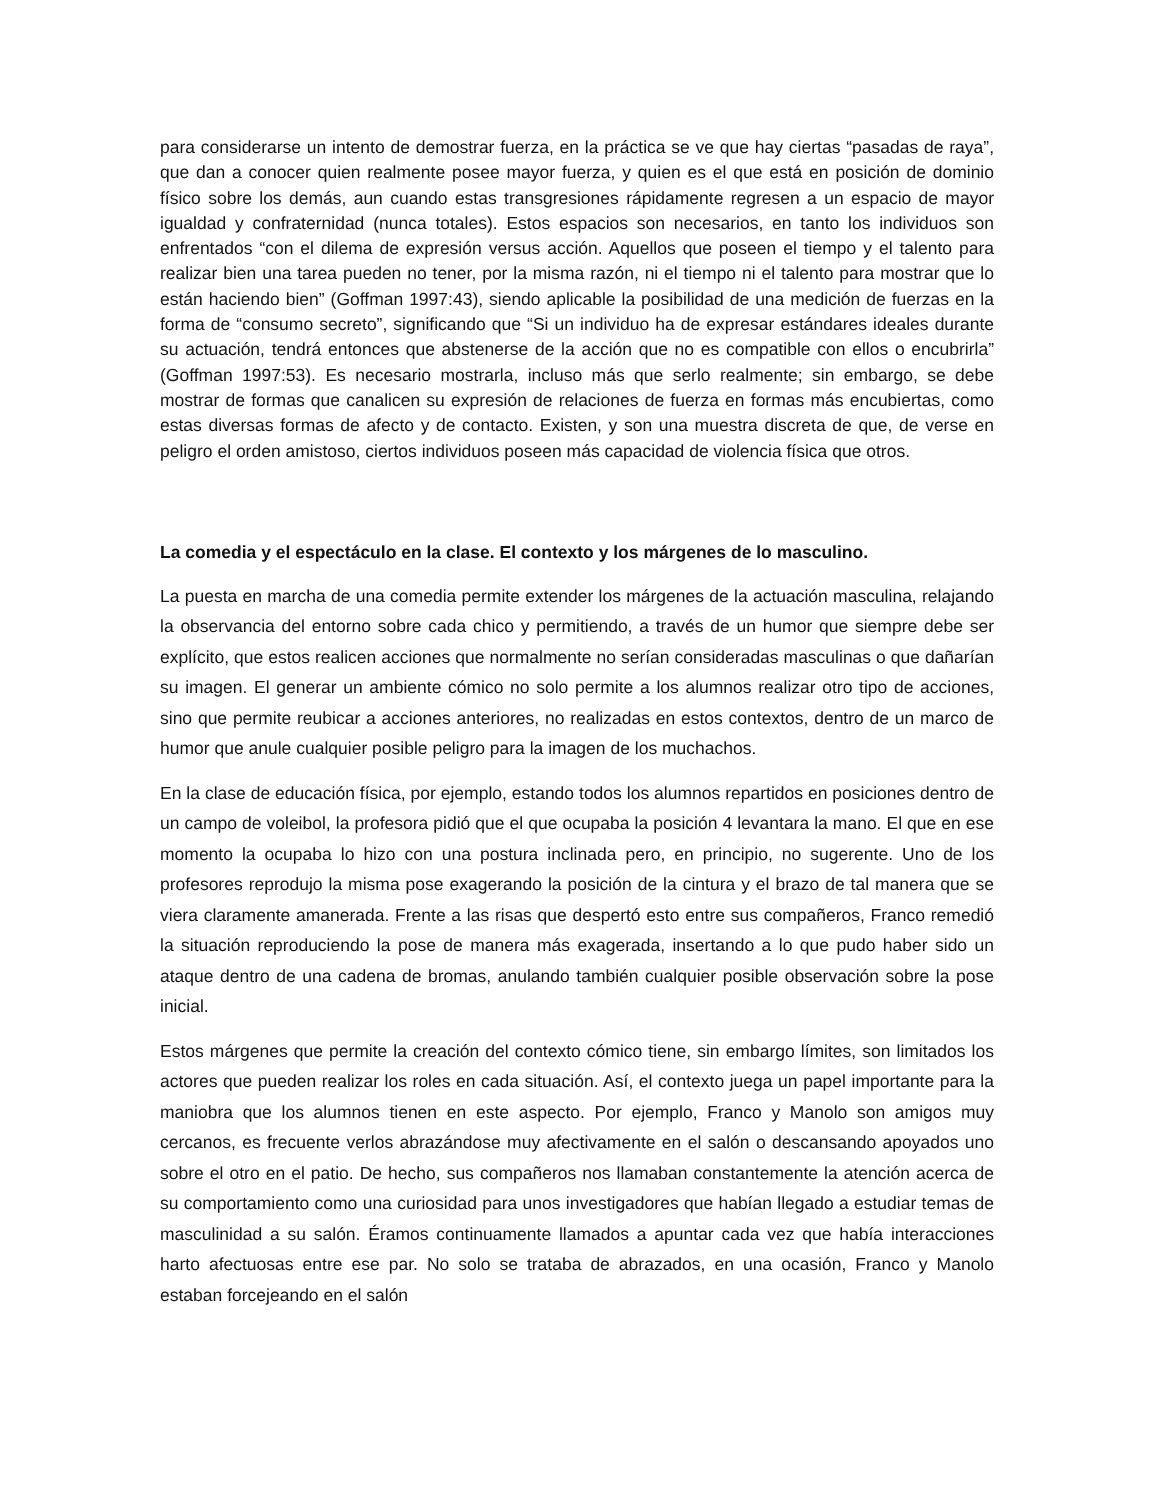para considerarse un intento de demostrar fuerza, en la práctica se ve que hay ciertas “pasadas de raya”, que dan a conocer quien realmente posee mayor fuerza, y quien es el que está en posición de dominio físico sobre los demás, aun cuando estas transgresiones rápidamente regresen a un espacio de mayor igualdad y confraternidad (nunca totales). Estos espacios son necesarios, en tanto los individuos son enfrentados “con el dilema de expresión versus acción. Aquellos que poseen el tiempo y el talento para realizar bien una tarea pueden no tener, por la misma razón, ni el tiempo ni el talento para mostrar que lo están haciendo bien” (Goffman 1997:43), siendo aplicable la posibilidad de una medición de fuerzas en la forma de “consumo secreto”, significando que “Si un individuo ha de expresar estándares ideales durante su actuación, tendrá entonces que abstenerse de la acción que no es compatible con ellos o encubrirla” (Goffman 1997:53). Es necesario mostrarla, incluso más que serlo realmente; sin embargo, se debe mostrar de formas que canalicen su expresión de relaciones de fuerza en formas más encubiertas, como estas diversas formas de afecto y de contacto. Existen, y son una muestra discreta de que, de verse en peligro el orden amistoso, ciertos individuos poseen más capacidad de violencia física que otros.
La comedia y el espectáculo en la clase. El contexto y los márgenes de lo masculino.
La puesta en marcha de una comedia permite extender los márgenes de la actuación masculina, relajando la observancia del entorno sobre cada chico y permitiendo, a través de un humor que siempre debe ser explícito, que estos realicen acciones que normalmente no serían consideradas masculinas o que dañarían su imagen. El generar un ambiente cómico no solo permite a los alumnos realizar otro tipo de acciones, sino que permite reubicar a acciones anteriores, no realizadas en estos contextos, dentro de un marco de humor que anule cualquier posible peligro para la imagen de los muchachos.
En la clase de educación física, por ejemplo, estando todos los alumnos repartidos en posiciones dentro de un campo de voleibol, la profesora pidió que el que ocupaba la posición 4 levantara la mano. El que en ese momento la ocupaba lo hizo con una postura inclinada pero, en principio, no sugerente. Uno de los profesores reprodujo la misma pose exagerando la posición de la cintura y el brazo de tal manera que se viera claramente amanerada. Frente a las risas que despertó esto entre sus compañeros, Franco remedió la situación reproduciendo la pose de manera más exagerada, insertando a lo que pudo haber sido un ataque dentro de una cadena de bromas, anulando también cualquier posible observación sobre la pose inicial.
Estos márgenes que permite la creación del contexto cómico tiene, sin embargo límites, son limitados los actores que pueden realizar los roles en cada situación. Así, el contexto juega un papel importante para la maniobra que los alumnos tienen en este aspecto. Por ejemplo, Franco y Manolo son amigos muy cercanos, es frecuente verlos abrazándose muy afectivamente en el salón o descansando apoyados uno sobre el otro en el patio. De hecho, sus compañeros nos llamaban constantemente la atención acerca de su comportamiento como una curiosidad para unos investigadores que habían llegado a estudiar temas de masculinidad a su salón. Éramos continuamente llamados a apuntar cada vez que había interacciones harto afectuosas entre ese par. No solo se trataba de abrazados, en una ocasión, Franco y Manolo estaban forcejeando en el salón